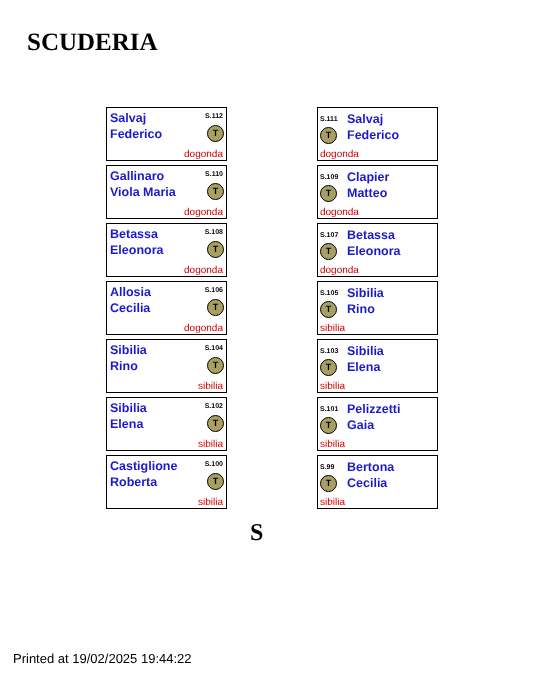SCUDERIA
Salvaj
Federico
S.112
T
dogonda
Gallinaro
Viola Maria
S.110
T
dogonda
Betassa
Eleonora
S.108
T
dogonda
Allosia
Cecilia
S.106
T
dogonda
Sibilia
Rino
S.104
T
sibilia
Sibilia
Elena
S.102
T
sibilia
Castiglione
Roberta
S.100
T
sibilia
S.111
Salvaj
Federico
T
dogonda
S.109
Clapier
Matteo
T
dogonda
S.107
Betassa
Eleonora
T
dogonda
S.105
Sibilia
Rino
T
sibilia
S.103
Sibilia
Elena
T
sibilia
S.101
Pelizzetti
Gaia
T
sibilia
S.99
Bertona
Cecilia
T
sibilia
S
Printed at 19/02/2025 19:44:22